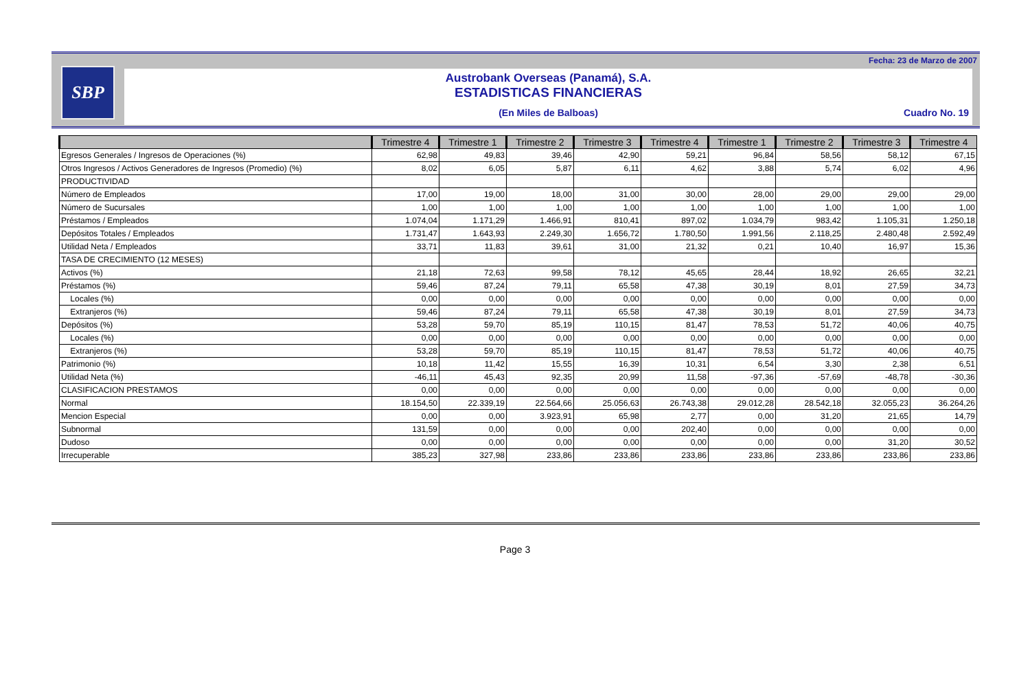SBP
Fecha: 23 de Marzo de 2007
Austrobank Overseas (Panamá), S.A.
ESTADISTICAS FINANCIERAS
(En Miles de Balboas)
Cuadro No. 19
| | Trimestre 4 | Trimestre 1 | Trimestre 2 | Trimestre 3 | Trimestre 4 | Trimestre 1 | Trimestre 2 | Trimestre 3 | Trimestre 4 |
| --- | --- | --- | --- | --- | --- | --- | --- | --- | --- |
| Egresos Generales / Ingresos de Operaciones (%) | 62,98 | 49,83 | 39,46 | 42,90 | 59,21 | 96,84 | 58,56 | 58,12 | 67,15 |
| Otros Ingresos / Activos Generadores de Ingresos (Promedio) (%) | 8,02 | 6,05 | 5,87 | 6,11 | 4,62 | 3,88 | 5,74 | 6,02 | 4,96 |
| PRODUCTIVIDAD | | | | | | | | | |
| Número de Empleados | 17,00 | 19,00 | 18,00 | 31,00 | 30,00 | 28,00 | 29,00 | 29,00 | 29,00 |
| Número de Sucursales | 1,00 | 1,00 | 1,00 | 1,00 | 1,00 | 1,00 | 1,00 | 1,00 | 1,00 |
| Préstamos / Empleados | 1.074,04 | 1.171,29 | 1.466,91 | 810,41 | 897,02 | 1.034,79 | 983,42 | 1.105,31 | 1.250,18 |
| Depósitos Totales / Empleados | 1.731,47 | 1.643,93 | 2.249,30 | 1.656,72 | 1.780,50 | 1.991,56 | 2.118,25 | 2.480,48 | 2.592,49 |
| Utilidad Neta / Empleados | 33,71 | 11,83 | 39,61 | 31,00 | 21,32 | 0,21 | 10,40 | 16,97 | 15,36 |
| TASA DE CRECIMIENTO (12 MESES) | | | | | | | | | |
| Activos (%) | 21,18 | 72,63 | 99,58 | 78,12 | 45,65 | 28,44 | 18,92 | 26,65 | 32,21 |
| Préstamos (%) | 59,46 | 87,24 | 79,11 | 65,58 | 47,38 | 30,19 | 8,01 | 27,59 | 34,73 |
| Locales (%) | 0,00 | 0,00 | 0,00 | 0,00 | 0,00 | 0,00 | 0,00 | 0,00 | 0,00 |
| Extranjeros (%) | 59,46 | 87,24 | 79,11 | 65,58 | 47,38 | 30,19 | 8,01 | 27,59 | 34,73 |
| Depósitos (%) | 53,28 | 59,70 | 85,19 | 110,15 | 81,47 | 78,53 | 51,72 | 40,06 | 40,75 |
| Locales (%) | 0,00 | 0,00 | 0,00 | 0,00 | 0,00 | 0,00 | 0,00 | 0,00 | 0,00 |
| Extranjeros (%) | 53,28 | 59,70 | 85,19 | 110,15 | 81,47 | 78,53 | 51,72 | 40,06 | 40,75 |
| Patrimonio (%) | 10,18 | 11,42 | 15,55 | 16,39 | 10,31 | 6,54 | 3,30 | 2,38 | 6,51 |
| Utilidad Neta (%) | -46,11 | 45,43 | 92,35 | 20,99 | 11,58 | -97,36 | -57,69 | -48,78 | -30,36 |
| CLASIFICACION PRESTAMOS | 0,00 | 0,00 | 0,00 | 0,00 | 0,00 | 0,00 | 0,00 | 0,00 | 0,00 |
| Normal | 18.154,50 | 22.339,19 | 22.564,66 | 25.056,63 | 26.743,38 | 29.012,28 | 28.542,18 | 32.055,23 | 36.264,26 |
| Mencion Especial | 0,00 | 0,00 | 3.923,91 | 65,98 | 2,77 | 0,00 | 31,20 | 21,65 | 14,79 |
| Subnormal | 131,59 | 0,00 | 0,00 | 0,00 | 202,40 | 0,00 | 0,00 | 0,00 | 0,00 |
| Dudoso | 0,00 | 0,00 | 0,00 | 0,00 | 0,00 | 0,00 | 0,00 | 31,20 | 30,52 |
| Irrecuperable | 385,23 | 327,98 | 233,86 | 233,86 | 233,86 | 233,86 | 233,86 | 233,86 | 233,86 |
Page 3